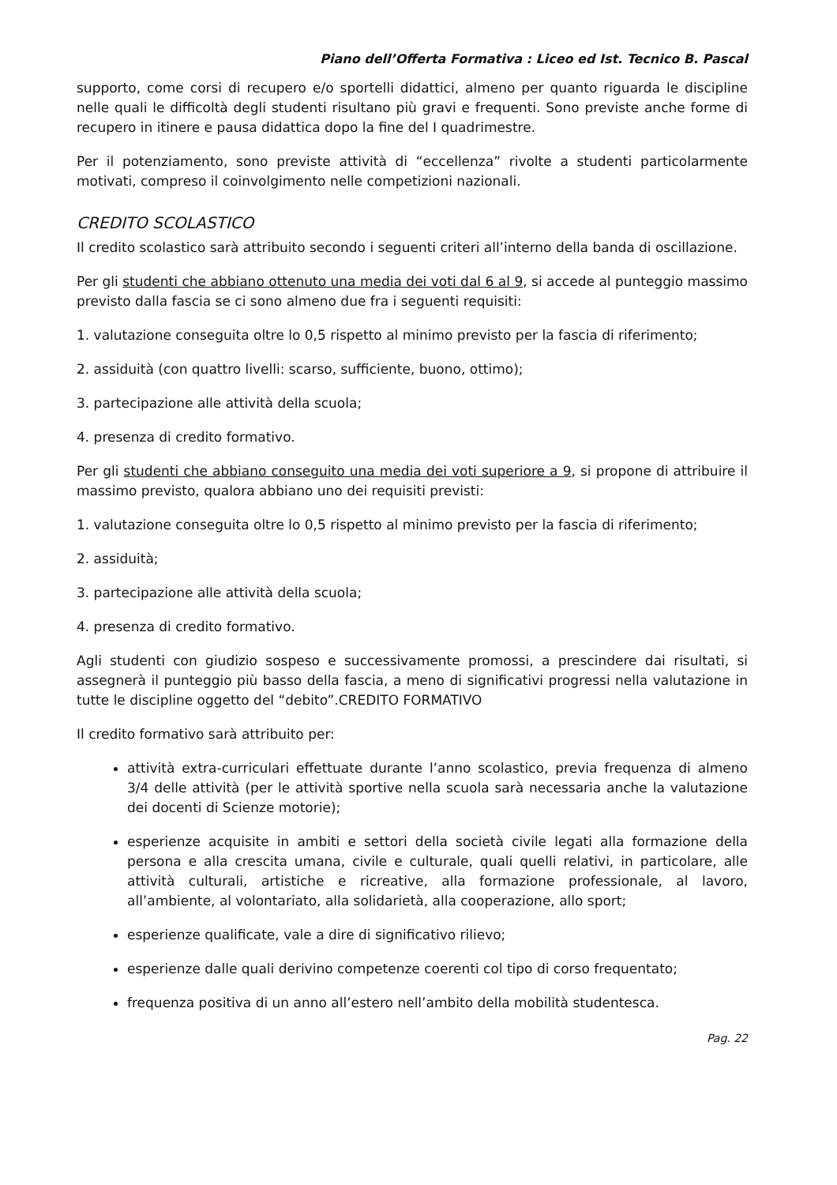Piano dell’Offerta Formativa : Liceo ed Ist. Tecnico B. Pascal
supporto, come corsi di recupero e/o sportelli didattici, almeno per quanto riguarda le discipline nelle quali le difficoltà degli studenti risultano più gravi e frequenti. Sono previste anche forme di recupero in itinere e pausa didattica dopo la fine del I quadrimestre.
Per il potenziamento, sono previste attività di “eccellenza” rivolte a studenti particolarmente motivati, compreso il coinvolgimento nelle competizioni nazionali.
CREDITO SCOLASTICO
Il credito scolastico sarà attribuito secondo i seguenti criteri all’interno della banda di oscillazione.
Per gli studenti che abbiano ottenuto una media dei voti dal 6 al 9, si accede al punteggio massimo previsto dalla fascia se ci sono almeno due fra i seguenti requisiti:
1. valutazione conseguita oltre lo 0,5 rispetto al minimo previsto per la fascia di riferimento;
2. assiduità (con quattro livelli: scarso, sufficiente, buono, ottimo);
3. partecipazione alle attività della scuola;
4. presenza di credito formativo.
Per gli studenti che abbiano conseguito una media dei voti superiore a 9, si propone di attribuire il massimo previsto, qualora abbiano uno dei requisiti previsti:
1. valutazione conseguita oltre lo 0,5 rispetto al minimo previsto per la fascia di riferimento;
2. assiduità;
3. partecipazione alle attività della scuola;
4. presenza di credito formativo.
Agli studenti con giudizio sospeso e successivamente promossi, a prescindere dai risultati, si assegnerà il punteggio più basso della fascia, a meno di significativi progressi nella valutazione in tutte le discipline oggetto del “debito”.CREDITO FORMATIVO
Il credito formativo sarà attribuito per:
attività extra-curriculari effettuate durante l’anno scolastico, previa frequenza di almeno 3/4 delle attività (per le attività sportive nella scuola sarà necessaria anche la valutazione dei docenti di Scienze motorie);
esperienze acquisite in ambiti e settori della società civile legati alla formazione della persona e alla crescita umana, civile e culturale, quali quelli relativi, in particolare, alle attività culturali, artistiche e ricreative, alla formazione professionale, al lavoro, all’ambiente, al volontariato, alla solidarietà, alla cooperazione, allo sport;
esperienze qualificate, vale a dire di significativo rilievo;
esperienze dalle quali derivino competenze coerenti col tipo di corso frequentato;
frequenza positiva di un anno all’estero nell’ambito della mobilità studentesca.
Pag. 22